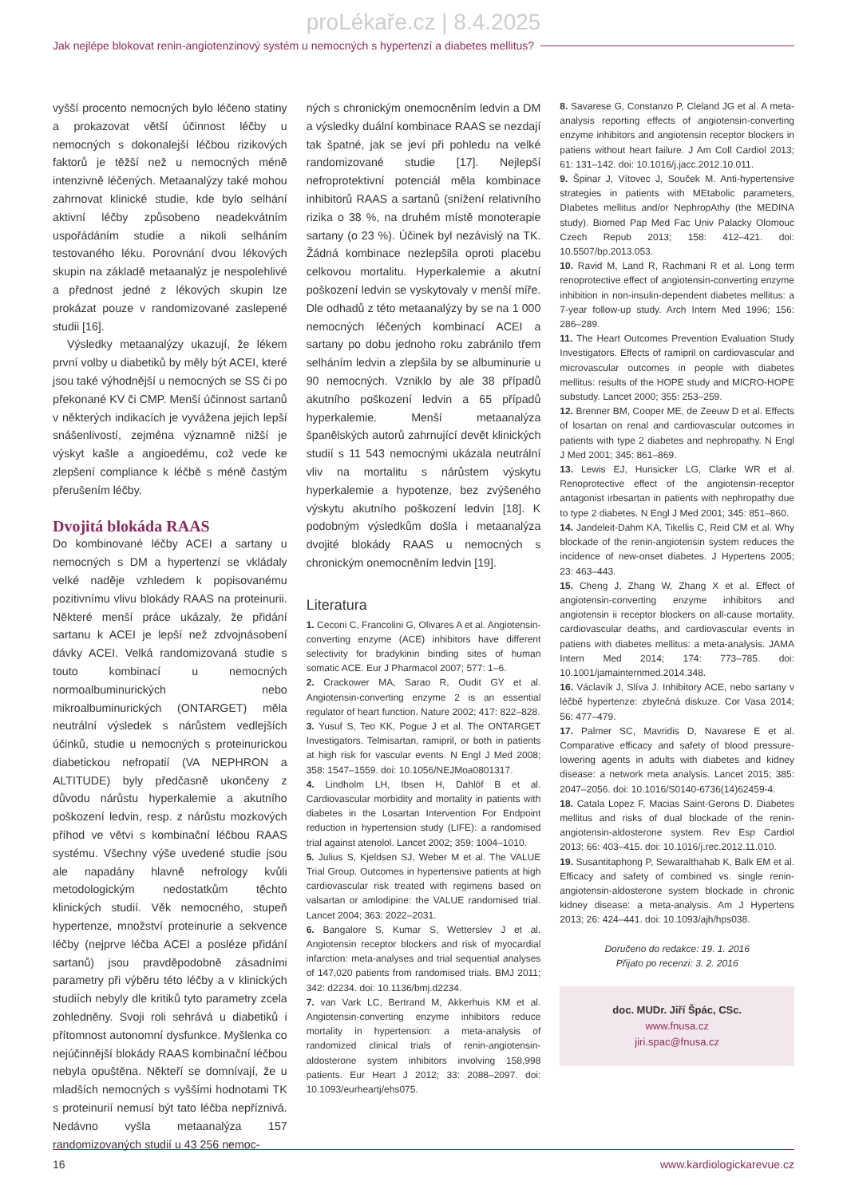proLékaře.cz | 8.4.2025
Jak nejlépe blokovat renin-angiotenzinový systém u nemocných s hypertenzí a diabetes mellitus?
vyšší procento nemocných bylo léčeno statiny a prokazovat větší účinnost léčby u nemocných s dokonalejší léčbou rizikových faktorů je těžší než u nemocných méně intenzivně léčených. Metaanalýzy také mohou zahrnovat klinické studie, kde bylo selhání aktivní léčby způsobeno neadekvátním uspořádáním studie a nikoli selháním testovaného léku. Porovnání dvou lékových skupin na základě metaanalýz je nespolehlivé a přednost jedné z lékových skupin lze prokázat pouze v randomizované zaslepené studii [16].
Výsledky metaanalýzy ukazují, že lékem první volby u diabetiků by měly být ACEI, které jsou také výhodnější u nemocných se SS či po překonané KV či CMP. Menší účinnost sartanů v některých indikacích je vyvážena jejich lepší snášenlivostí, zejména významně nižší je výskyt kašle a angioedému, což vede ke zlepšení compliance k léčbě s méně častým přerušením léčby.
Dvojitá blokáda RAAS
Do kombinované léčby ACEI a sartany u nemocných s DM a hypertenzí se vkládaly velké naděje vzhledem k popisovanému pozitivnímu vlivu blokády RAAS na proteinurii. Některé menší práce ukázaly, že přidání sartanu k ACEI je lepší než zdvojnásobení dávky ACEI. Velká randomizovaná studie s touto kombinací u nemocných normoalbuminurických nebo mikroalbuminurických (ONTARGET) měla neutrální výsledek s nárůstem vedlejších účinků, studie u nemocných s proteinurickou diabetickou nefropatií (VA NEPHRON a ALTITUDE) byly předčasně ukončeny z důvodu nárůstu hyperkalemie a akutního poškození ledvin, resp. z nárůstu mozkových příhod ve větvi s kombinační léčbou RAAS systému. Všechny výše uvedené studie jsou ale napadány hlavně nefrology kvůli metodologickým nedostatkům těchto klinických studií. Věk nemocného, stupeň hypertenze, množství proteinurie a sekvence léčby (nejprve léčba ACEI a posléze přidání sartanů) jsou pravděpodobně zásadními parametry při výběru této léčby a v klinických studiích nebyly dle kritiků tyto parametry zcela zohledněny. Svoji roli sehrává u diabetiků i přítomnost autonomní dysfunkce. Myšlenka co nejúčinnější blokády RAAS kombinační léčbou nebyla opuštěna. Někteří se domnívají, že u mladších nemocných s vyššími hodnotami TK s proteinurií nemusí být tato léčba nepříznivá. Nedávno vyšla metaanalýza 157 randomizovaných studií u 43 256 nemoc-
ných s chronickým onemocněním ledvin a DM a výsledky duální kombinace RAAS se nezdají tak špatné, jak se jeví při pohledu na velké randomizované studie [17]. Nejlepší nefroprotektivní potenciál měla kombinace inhibitorů RAAS a sartanů (snížení relativního rizika o 38 %, na druhém místě monoterapie sartany (o 23 %). Účinek byl nezávislý na TK. Žádná kombinace nezlepšila oproti placebu celkovou mortalitu. Hyperkalemie a akutní poškození ledvin se vyskytovaly v menší míře. Dle odhadů z této metaanalýzy by se na 1 000 nemocných léčených kombinací ACEI a sartany po dobu jednoho roku zabránilo třem selháním ledvin a zlepšila by se albuminurie u 90 nemocných. Vzniklo by ale 38 případů akutního poškození ledvin a 65 případů hyperkalemie. Menší metaanalýza španělských autorů zahrnující devět klinických studií s 11 543 nemocnými ukázala neutrální vliv na mortalitu s nárůstem výskytu hyperkalemie a hypotenze, bez zvýšeného výskytu akutního poškození ledvin [18]. K podobným výsledkům došla i metaanalýza dvojité blokády RAAS u nemocných s chronickým onemocněním ledvin [19].
Literatura
1. Ceconi C, Francolini G, Olivares A et al. Angiotensin-converting enzyme (ACE) inhibitors have different selectivity for bradykinin binding sites of human somatic ACE. Eur J Pharmacol 2007; 577: 1–6.
2. Crackower MA, Sarao R, Oudit GY et al. Angiotensin-converting enzyme 2 is an essential regulator of heart function. Nature 2002; 417: 822–828.
3. Yusuf S, Teo KK, Pogue J et al. The ONTARGET Investigators. Telmisartan, ramipril, or both in patients at high risk for vascular events. N Engl J Med 2008; 358: 1547–1559. doi: 10.1056/NEJMoa0801317.
4. Lindholm LH, Ibsen H, Dahlöf B et al. Cardiovascular morbidity and mortality in patients with diabetes in the Losartan Intervention For Endpoint reduction in hypertension study (LIFE): a randomised trial against atenolol. Lancet 2002; 359: 1004–1010.
5. Julius S, Kjeldsen SJ, Weber M et al. The VALUE Trial Group. Outcomes in hypertensive patients at high cardiovascular risk treated with regimens based on valsartan or amlodipine: the VALUE randomised trial. Lancet 2004; 363: 2022–2031.
6. Bangalore S, Kumar S, Wetterslev J et al. Angiotensin receptor blockers and risk of myocardial infarction: meta-analyses and trial sequential analyses of 147,020 patients from randomised trials. BMJ 2011; 342: d2234. doi: 10.1136/bmj.d2234.
7. van Vark LC, Bertrand M, Akkerhuis KM et al. Angiotensin-converting enzyme inhibitors reduce mortality in hypertension: a meta-analysis of randomized clinical trials of renin-angiotensin-aldosterone system inhibitors involving 158,998 patients. Eur Heart J 2012; 33: 2088–2097. doi: 10.1093/eurheartj/ehs075.
8. Savarese G, Constanzo P, Cleland JG et al. A meta-analysis reporting effects of angiotensin-converting enzyme inhibitors and angiotensin receptor blockers in patiens without heart failure. J Am Coll Cardiol 2013; 61: 131–142. doi: 10.1016/j.jacc.2012.10.011.
9. Špinar J, Vítovec J, Souček M. Anti-hypertensive strategies in patients with MEtabolic parameters, DIabetes mellitus and/or NephropAthy (the MEDINA study). Biomed Pap Med Fac Univ Palacky Olomouc Czech Repub 2013; 158: 412–421. doi: 10.5507/bp.2013.053.
10. Ravid M, Land R, Rachmani R et al. Long term renoprotective effect of angiotensin-converting enzyme inhibition in non-insulin-dependent diabetes mellitus: a 7-year follow-up study. Arch Intern Med 1996; 156: 286–289.
11. The Heart Outcomes Prevention Evaluation Study Investigators. Effects of ramipril on cardiovascular and microvascular outcomes in people with diabetes mellitus: results of the HOPE study and MICRO-HOPE substudy. Lancet 2000; 355: 253–259.
12. Brenner BM, Cooper ME, de Zeeuw D et al. Effects of losartan on renal and cardiovascular outcomes in patients with type 2 diabetes and nephropathy. N Engl J Med 2001; 345: 861–869.
13. Lewis EJ, Hunsicker LG, Clarke WR et al. Renoprotective effect of the angiotensin-receptor antagonist irbesartan in patients with nephropathy due to type 2 diabetes. N Engl J Med 2001; 345: 851–860.
14. Jandeleit-Dahm KA, Tikellis C, Reid CM et al. Why blockade of the renin-angiotensin system reduces the incidence of new-onset diabetes. J Hypertens 2005; 23: 463–443.
15. Cheng J, Zhang W, Zhang X et al. Effect of angiotensin-converting enzyme inhibitors and angiotensin ii receptor blockers on all-cause mortality, cardiovascular deaths, and cardiovascular events in patiens with diabetes mellitus: a meta-analysis. JAMA Intern Med 2014; 174: 773–785. doi: 10.1001/jamainternmed.2014.348.
16. Václavík J, Slíva J. Inhibitory ACE, nebo sartany v léčbě hypertenze: zbytečná diskuze. Cor Vasa 2014; 56: 477–479.
17. Palmer SC, Mavridis D, Navarese E et al. Comparative efficacy and safety of blood pressure-lowering agents in adults with diabetes and kidney disease: a network meta analysis. Lancet 2015; 385: 2047–2056. doi: 10.1016/S0140-6736(14)62459-4.
18. Catala Lopez F, Macias Saint-Gerons D. Diabetes mellitus and risks of dual blockade of the renin-angiotensin-aldosterone system. Rev Esp Cardiol 2013; 66: 403–415. doi: 10.1016/j.rec.2012.11.010.
19. Susantitaphong P, Sewaralthahab K, Balk EM et al. Efficacy and safety of combined vs. single renin-angiotensin-aldosterone system blockade in chronic kidney disease: a meta-analysis. Am J Hypertens 2013; 26: 424–441. doi: 10.1093/ajh/hps038.
Doručeno do redakce: 19. 1. 2016
Přijato po recenzi: 3. 2. 2016
doc. MUDr. Jiří Špác, CSc.
www.fnusa.cz
jiri.spac@fnusa.cz
16 www.kardiologickarevue.cz